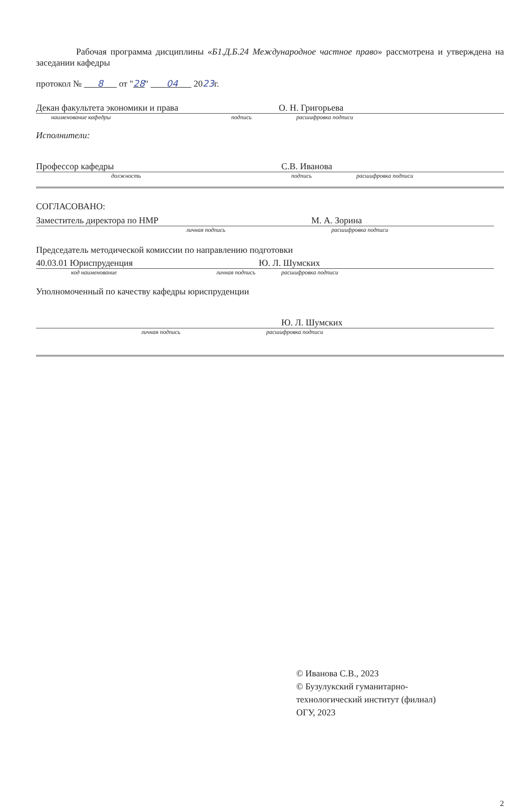Рабочая программа дисциплины «Б1.Д.Б.24 Международное частное право» рассмотрена и утверждена на заседании кафедры
протокол № 8 от "28" 04 2023г.
Декан факультета экономики и права О. Н. Григорьева
наименование кафедры подпись расшифровка подписи
Исполнители:
Профессор кафедры С.В. Иванова
должность подпись расшифровка подписи
СОГЛАСОВАНО:
Заместитель директора по НМР М. А. Зорина
личная подпись расшифровка подписи
Председатель методической комиссии по направлению подготовки
40.03.01 Юриспруденция Ю. Л. Шумских
код наименование личная подпись расшифровка подписи
Уполномоченный по качеству кафедры юриспруденции
Ю. Л. Шумских
личная подпись расшифровка подписи
© Иванова С.В., 2023
© Бузулукский гуманитарно-
технологический институт (филиал)
ОГУ, 2023
2